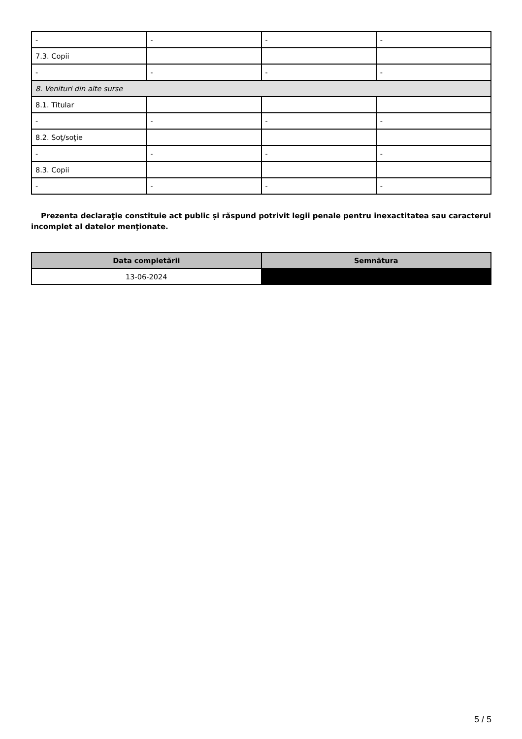| - | - | - | - |
| 7.3. Copii | | | |
| - | - | - | - |
| 8. Venituri din alte surse | | | |
| 8.1. Titular | | | |
| - | - | - | - |
| 8.2. Soţ/soţie | | | |
| - | - | - | - |
| 8.3. Copii | | | |
| - | - | - | - |
Prezenta declaraţie constituie act public şi răspund potrivit legii penale pentru inexactitatea sau caracterul incomplet al datelor menţionate.
| Data completării | Semnătura |
| --- | --- |
| 13-06-2024 | |
5 / 5